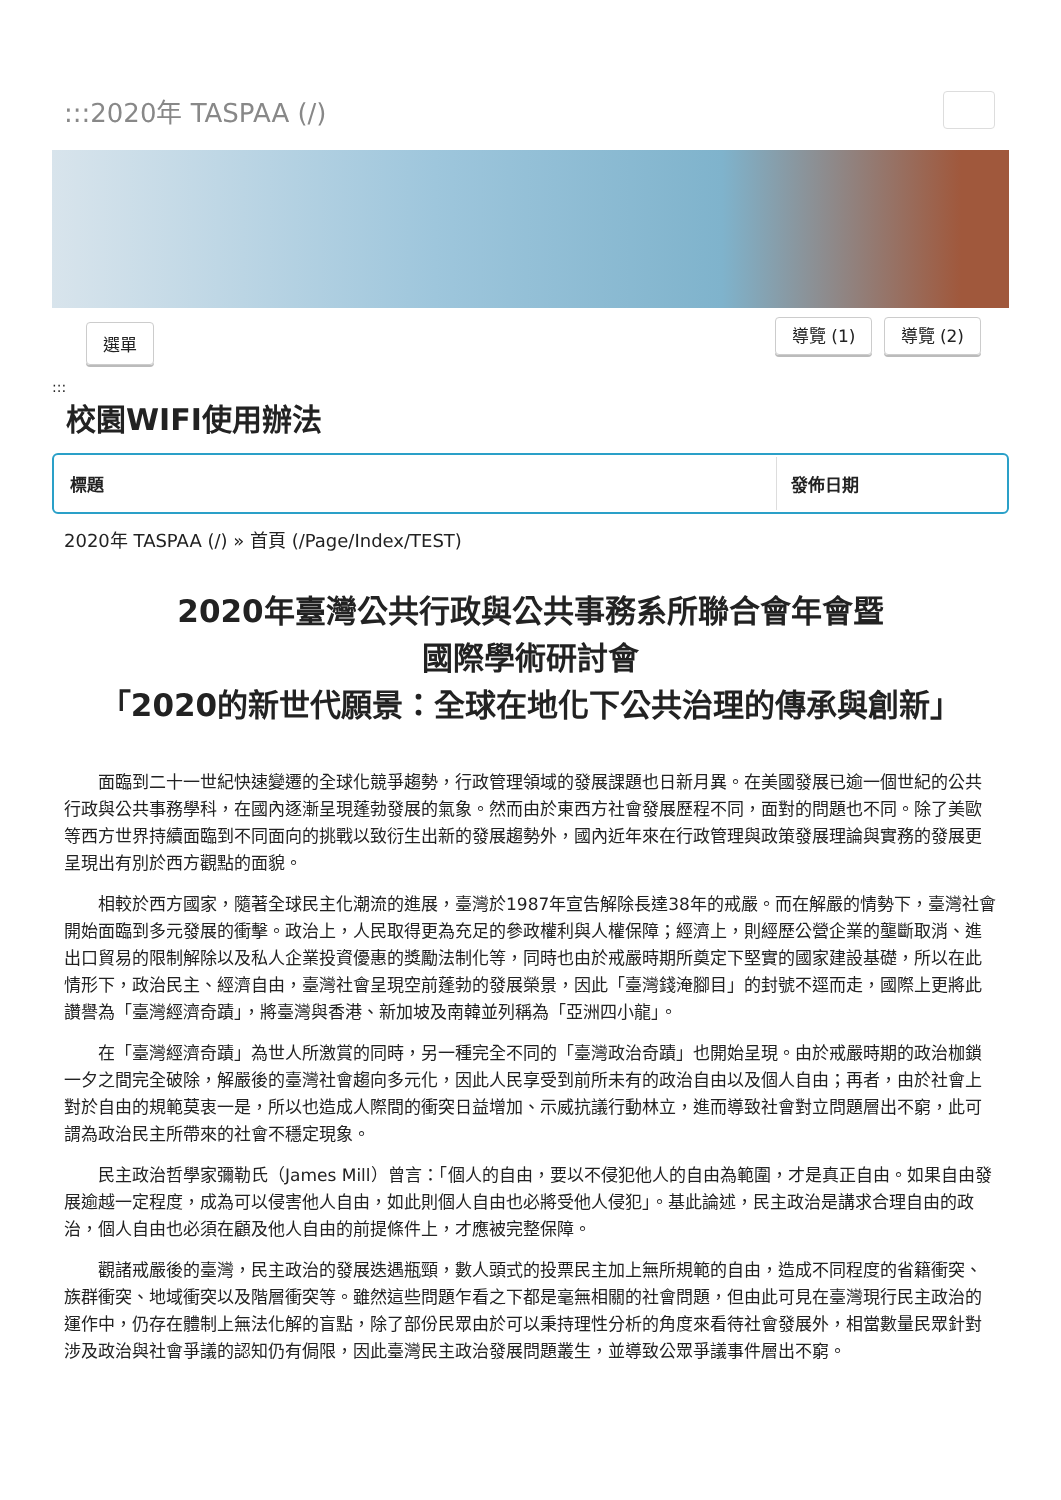:::2020年 TASPAA (/)
選單 導覽 (1) 導覽 (2)
:::
校園WIFI使用辦法
| 標題 | 發佈日期 |
| --- | --- |
2020年 TASPAA (/) » 首頁 (/Page/Index/TEST)
2020年臺灣公共行政與公共事務系所聯合會年會暨
國際學術研討會
「2020的新世代願景：全球在地化下公共治理的傳承與創新」
面臨到二十一世紀快速變遷的全球化競爭趨勢，行政管理領域的發展課題也日新月異。在美國發展已逾一個世紀的公共行政與公共事務學科，在國內逐漸呈現蓬勃發展的氣象。然而由於東西方社會發展歷程不同，面對的問題也不同。除了美歐等西方世界持續面臨到不同面向的挑戰以致衍生出新的發展趨勢外，國內近年來在行政管理與政策發展理論與實務的發展更呈現出有別於西方觀點的面貌。
相較於西方國家，隨著全球民主化潮流的進展，臺灣於1987年宣告解除長達38年的戒嚴。而在解嚴的情勢下，臺灣社會開始面臨到多元發展的衝擊。政治上，人民取得更為充足的參政權利與人權保障；經濟上，則經歷公營企業的壟斷取消、進出口貿易的限制解除以及私人企業投資優惠的獎勵法制化等，同時也由於戒嚴時期所奠定下堅實的國家建設基礎，所以在此情形下，政治民主、經濟自由，臺灣社會呈現空前蓬勃的發展榮景，因此「臺灣錢淹腳目」的封號不逕而走，國際上更將此讚譽為「臺灣經濟奇蹟」，將臺灣與香港、新加坡及南韓並列稱為「亞洲四小龍」。
在「臺灣經濟奇蹟」為世人所激賞的同時，另一種完全不同的「臺灣政治奇蹟」也開始呈現。由於戒嚴時期的政治枷鎖一夕之間完全破除，解嚴後的臺灣社會趨向多元化，因此人民享受到前所未有的政治自由以及個人自由；再者，由於社會上對於自由的規範莫衷一是，所以也造成人際間的衝突日益增加、示威抗議行動林立，進而導致社會對立問題層出不窮，此可謂為政治民主所帶來的社會不穩定現象。
民主政治哲學家彌勒氏（James Mill）曾言：「個人的自由，要以不侵犯他人的自由為範圍，才是真正自由。如果自由發展逾越一定程度，成為可以侵害他人自由，如此則個人自由也必將受他人侵犯」。基此論述，民主政治是講求合理自由的政治，個人自由也必須在顧及他人自由的前提條件上，才應被完整保障。
觀諸戒嚴後的臺灣，民主政治的發展迭遇瓶頸，數人頭式的投票民主加上無所規範的自由，造成不同程度的省籍衝突、族群衝突、地域衝突以及階層衝突等。雖然這些問題乍看之下都是毫無相關的社會問題，但由此可見在臺灣現行民主政治的運作中，仍存在體制上無法化解的盲點，除了部份民眾由於可以秉持理性分析的角度來看待社會發展外，相當數量民眾針對涉及政治與社會爭議的認知仍有侷限，因此臺灣民主政治發展問題叢生，並導致公眾爭議事件層出不窮。